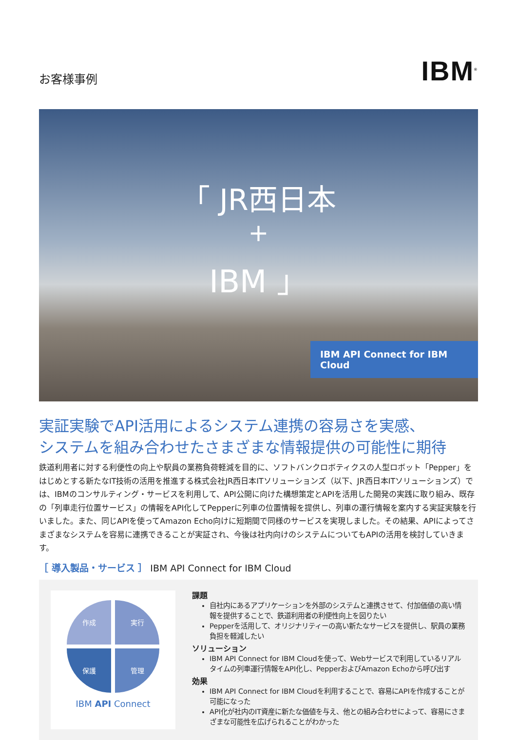お客様事例
IBM<sup>®</sup>
「 JR西日本
+
IBM 」
IBM API Connect for IBM Cloud
実証実験でAPI活用によるシステム連携の容易さを実感、
システムを組み合わせたさまざまな情報提供の可能性に期待
鉄道利用者に対する利便性の向上や駅員の業務負荷軽減を目的に、ソフトバンクロボティクスの人型ロボット「Pepper」をはじめとする新たなIT技術の活用を推進する株式会社JR西日本ITソリューションズ（以下、JR西日本ITソリューションズ）では、IBMのコンサルティング・サービスを利用して、API公開に向けた構想策定とAPIを活用した開発の実践に取り組み、既存の「列車走行位置サービス」の情報をAPI化してPepperに列車の位置情報を提供し、列車の運行情報を案内する実証実験を行いました。また、同じAPIを使ってAmazon Echo向けに短期間で同様のサービスを実現しました。その結果、APIによってさまざまなシステムを容易に連携できることが実証され、今後は社内向けのシステムについてもAPIの活用を検討していきます。
［ 導入製品・サービス ］ IBM API Connect for IBM Cloud
作成
実行
保護
管理
IBM API Connect
課題
自社内にあるアプリケーションを外部のシステムと連携させて、付加価値の高い情報を提供することで、鉄道利用者の利便性向上を図りたい
Pepperを活用して、オリジナリティーの高い新たなサービスを提供し、駅員の業務負担を軽減したい
ソリューション
IBM API Connect for IBM Cloudを使って、Webサービスで利用しているリアルタイムの列車運行情報をAPI化し、PepperおよびAmazon Echoから呼び出す
効果
IBM API Connect for IBM Cloudを利用することで、容易にAPIを作成することが可能になった
API化が社内のIT資産に新たな価値を与え、他との組み合わせによって、容易にさまざまな可能性を広げられることがわかった